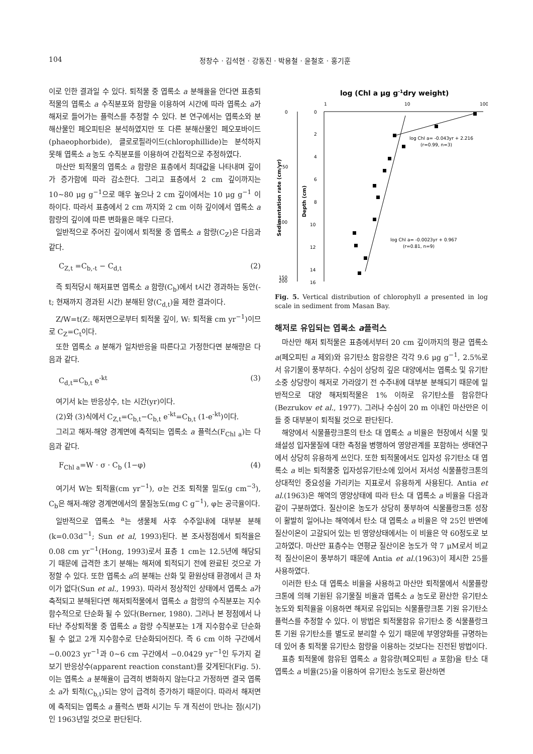104 정창수 · 김석현 · 강동진 · 박용철 · 윤철호 · 홍기훈
이로 인한 결과일 수 있다. 퇴적물 중 엽록소 a 분해율을 안다면 표층퇴적물의 엽록소 a 수직분포와 함량을 이용하여 시간에 따라 엽록소 a가 해저로 들어가는 플럭스를 추정할 수 있다. 본 연구에서는 엽록소와 분해산물인 페오피틴은 분석하였지만 또 다른 분해산물인 페오포바이드(phaeophorbide), 클로로필라이드(chlorophillide)는 분석하지 못해 엽록소 a 농도 수직분포를 이용하여 간접적으로 추정하였다.
마산만 퇴적물의 엽록소 a 함량은 표층에서 최대값을 나타내며 깊이가 증가함에 따라 감소한다. 그리고 표층에서 2 cm 깊이까지는 10~80 μg g<sup>−1</sup>으로 매우 높으나 2 cm 깊이에서는 10 μg g<sup>−1</sup> 이하이다. 따라서 표층에서 2 cm 까지와 2 cm 이하 깊이에서 엽록소 a 함량의 깊이에 따른 변화율은 매우 다르다.
일반적으로 주어진 깊이에서 퇴적물 중 엽록소 a 함량(C<sub>Z</sub>)은 다음과 같다.
C<sub>Z,t</sub> =C<sub>b,-t</sub> − C<sub>d,t</sub> (2)
즉 퇴적당시 해저표면 엽록소 a 함량(C<sub>b</sub>)에서 t시간 경과하는 동안(-t; 현재까지 경과된 시간) 분해된 양(C<sub>d,t</sub>)을 제한 결과이다.
Z/W=t(Z: 해저면으로부터 퇴적물 깊이, W: 퇴적율 cm yr<sup>−1</sup>)이므로 C<sub>Z</sub>=C<sub>t</sub>이다.
또한 엽록소 a 분해가 일차반응을 따른다고 가정한다면 분해량은 다음과 같다.
C<sub>d,t</sub>=C<sub>b,t</sub> e<sup>-kt</sup> (3)
여기서 k는 반응상수, t는 시간(yr)이다.
(2)와 (3)식에서 C<sub>Z,t</sub>=C<sub>b,t</sub>−C<sub>b,t</sub> e<sup>-kt</sup>=C<sub>b,t</sub> (1-e<sup>-kt</sup>)이다.
그리고 해저-해양 경계면에 축적되는 엽록소 a 플럭스(F<sub>Chl a</sub>)는 다음과 같다.
F<sub>Chl a</sub>=W · σ · C<sub>b</sub> (1−φ) (4)
여기서 W는 퇴적율(cm yr<sup>−1</sup>), σ는 건조 퇴적물 밀도(g cm<sup>−3</sup>), C<sub>b</sub>은 해저-해양 경계면에서의 물질농도(mg C g<sup>−1</sup>), φ는 공극율이다.
일반적으로 엽록소 <sup>a</sup>는 생물체 사후 수주일내에 대부분 분해(k=0.03d<sup>−1</sup>; Sun et al, 1993)된다. 본 조사정점에서 퇴적율은 0.08 cm yr<sup>−1</sup>(Hong, 1993)로서 표층 1 cm는 12.5년에 해당되기 때문에 급격한 초기 분해는 해저에 퇴적되기 전에 완료된 것으로 가정할 수 있다. 또한 엽록소 a의 분해는 산화 및 환원상태 환경에서 큰 차이가 없다(Sun et al., 1993). 따라서 정상적인 상태에서 엽록소 a가 축적되고 분해된다면 해저퇴적물에서 엽록소 a 함량의 수직분포는 지수함수적으로 단순화 될 수 있다(Berner, 1980). 그러나 본 정점에서 나타난 주상퇴적물 중 엽록소 a 함량 수직분포는 1개 지수함수로 단순화될 수 없고 2개 지수함수로 단순화되어진다. 즉 6 cm 이하 구간에서 −0.0023 yr<sup>−1</sup>과 0~6 cm 구간에서 −0.0429 yr<sup>−1</sup>인 두가지 겉보기 반응상수(apparent reaction constant)를 갖게된다(Fig. 5). 이는 엽록소 a 분해율이 급격히 변화하지 않는다고 가정하면 결국 엽록소 a가 퇴적(C<sub>b,t</sub>)되는 양이 급격히 증가하기 때문이다. 따라서 해저면에 축적되는 엽록소 a 플럭스 변화 시기는 두 개 직선이 만나는 점(시기)인 1963년일 것으로 판단된다.
log (Chl a μg g-1dry weight)
1
10
100
0
50
100
150
200
0
2
4
6
8
10
12
14
16
Sedimentation rate (cm/yr)
Depth (cm)
log Chl a= -0.043yr + 2.216
(r=0.99, n=3)
log Chl a= -0.0023yr + 0.967
(r=0.81, n=9)
Fig. 5. Vertical distribution of chlorophyll a presented in log scale in sediment from Masan Bay.
해저로 유입되는 엽록소 a플럭스
마산만 해저 퇴적물은 표층에서부터 20 cm 깊이까지의 평균 엽록소 a(페오피틴 a 제외)와 유기탄소 함유량은 각각 9.6 μg g<sup>−1</sup>, 2.5%로서 유기물이 풍부하다. 수심이 상당히 깊은 대양에서는 엽록소 및 유기탄소중 상당량이 해저로 가라앉기 전 수주내에 대부분 분해되기 때문에 일반적으로 대양 해저퇴적물은 1% 이하로 유기탄소를 함유한다(Bezrukov et al., 1977). 그러나 수심이 20 m 이내인 마산만은 이들 중 대부분이 퇴적될 것으로 판단된다.
해양에서 식물플랑크톤의 탄소 대 엽록소 a 비율은 현장에서 식물 및 쇄설성 입자물질에 대한 측정을 병행하여 영양관계를 포함하는 생태연구에서 상당히 유용하게 쓰인다. 또한 퇴적물에서도 입자성 유기탄소 대 엽록소 a 비는 퇴적물중 입자성유기탄소에 있어서 저서성 식물플랑크톤의 상대적인 중요성을 가리키는 지표로서 유용하게 사용된다. Antia et al.(1963)은 해역의 영양상태에 따라 탄소 대 엽록소 a 비율을 다음과 같이 구분하였다. 질산이온 농도가 상당히 풍부하여 식물플랑크톤 성장이 활발히 일어나는 해역에서 탄소 대 엽록소 a 비율은 약 25인 반면에 질산이온이 고갈되어 있는 빈 영양상태에서는 이 비율은 약 60정도로 보고하였다. 마산만 표층수는 연평균 질산이온 농도가 약 7 μM로서 비교적 질산이온이 풍부하기 때문에 Antia et al.(1963)이 제시한 25를 사용하였다.
이러한 탄소 대 엽록소 비율을 사용하고 마산만 퇴적물에서 식물플랑크톤에 의해 기원된 유기물질 비율과 엽록소 a 농도로 환산한 유기탄소 농도와 퇴적율을 이용하면 해저로 유입되는 식물플랑크톤 기원 유기탄소 플럭스를 추정할 수 있다. 이 방법은 퇴적물함유 유기탄소 중 식물플랑크톤 기원 유기탄소를 별도로 분리할 수 있기 때문에 부영양화를 규명하는 데 있어 총 퇴적물 유기탄소 함량을 이용하는 것보다는 진전된 방법이다.
표층 퇴적물에 함유된 엽록소 a 함유량(페오피틴 a 포함)을 탄소 대 엽록소 a 비율(25)을 이용하여 유기탄소 농도로 환산하면